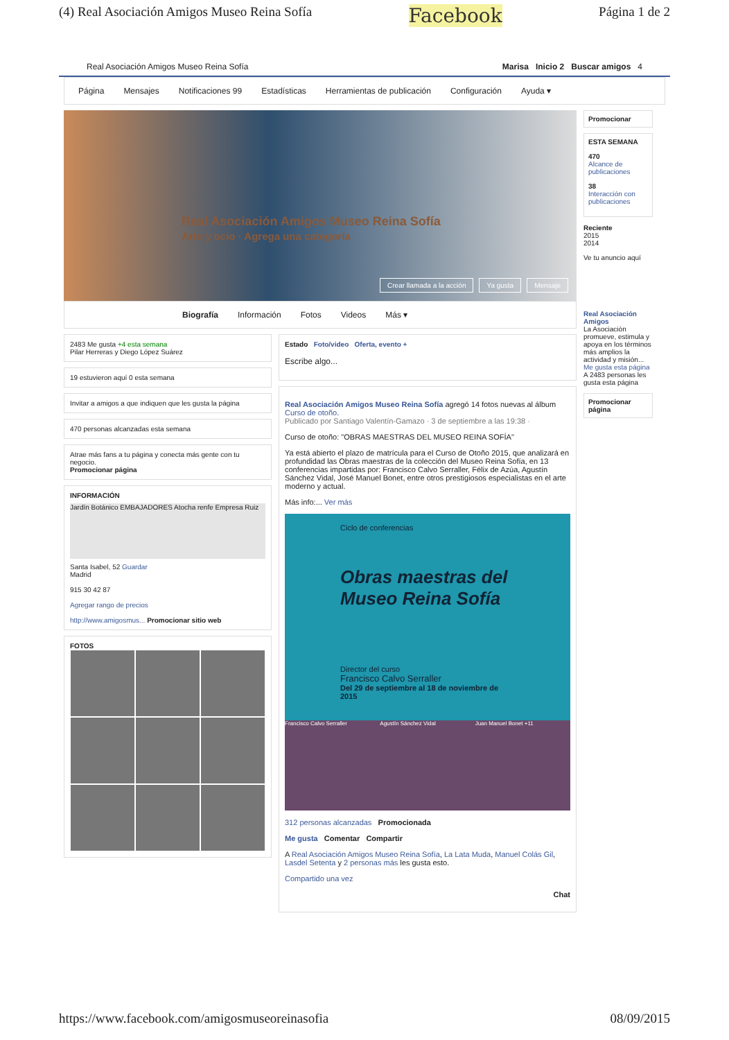(4) Real Asociación Amigos Museo Reina Sofía Facebook Página 1 de 2
Real Asociación Amigos Museo Reina Sofía Marisa Inicio 2 Buscar amigos 4
Página Mensajes Notificaciones 99 Estadísticas Herramientas de publicación Configuración Ayuda ▾
Real Asociación Amigos Museo Reina Sofía
Arte y ocio · Agrega una categoría
Crear llamada a la acción Ya gusta Mensaje
Biografía Información Fotos Videos Más ▾
2483 Me gusta +4 esta semana
Pilar Herreras y Diego López Suárez
19 estuvieron aquí 0 esta semana
Invitar a amigos a que indiquen que les gusta la página
470 personas alcanzadas esta semana
Atrae más fans a tu página y conecta más gente con tu negocio.
Promocionar página
INFORMACIÓN
Jardín Botánico EMBAJADORES Atocha renfe Empresa Ruiz
Santa Isabel, 52 Guardar
Madrid
915 30 42 87
Agregar rango de precios
http://www.amigosmus... Promocionar sitio web
FOTOS
Estado Foto/video Oferta, evento +
Escribe algo...
Real Asociación Amigos Museo Reina Sofía agregó 14 fotos nuevas al álbum Curso de otoño.
Publicado por Santiago Valentín-Gamazo · 3 de septiembre a las 19:38 ·
Curso de otoño: "OBRAS MAESTRAS DEL MUSEO REINA SOFÍA"
Ya está abierto el plazo de matrícula para el Curso de Otoño 2015, que analizará en profundidad las Obras maestras de la colección del Museo Reina Sofía, en 13 conferencias impartidas por: Francisco Calvo Serraller, Félix de Azúa, Agustín Sánchez Vidal, José Manuel Bonet, entre otros prestigiosos especialistas en el arte moderno y actual.
Más info:... Ver más
Ciclo de conferencias
Obras maestras del Museo Reina Sofía
Director del curso
Francisco Calvo Serraller
Del 29 de septiembre al 18 de noviembre de 2015
Francisco Calvo Serraller Agustín Sánchez Vidal Juan Manuel Bonet +11
312 personas alcanzadas Promocionada
Me gusta Comentar Compartir
A Real Asociación Amigos Museo Reina Sofía, La Lata Muda, Manuel Colás Gil, Lasdel Setenta y 2 personas más les gusta esto.
Compartido una vez
Chat
Promocionar
ESTA SEMANA
470
Alcance de publicaciones
38
Interacción con publicaciones
Reciente
2015
2014
Ve tu anuncio aquí
Real Asociación Amigos
La Asociación promueve, estimula y apoya en los términos más amplios la actividad y misión...
Me gusta esta página
A 2483 personas les gusta esta página
Promocionar página
https://www.facebook.com/amigosmuseoreinasofia 08/09/2015